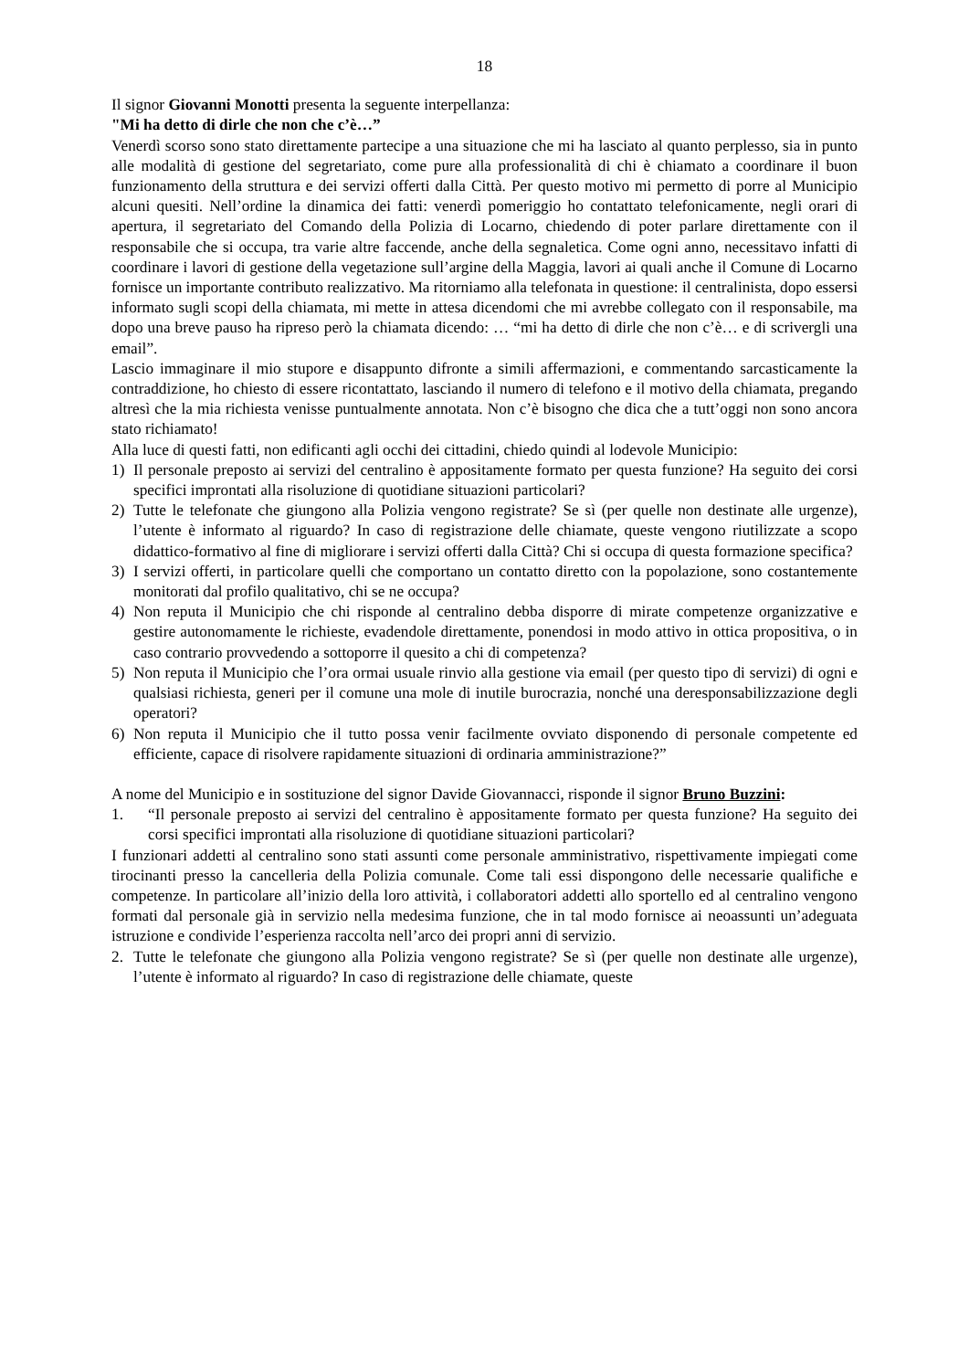18
Il signor Giovanni Monotti presenta la seguente interpellanza:
"Mi ha detto di dirle che non che c’è…”
Venerdì scorso sono stato direttamente partecipe a una situazione che mi ha lasciato al quanto perplesso, sia in punto alle modalità di gestione del segretariato, come pure alla professionalità di chi è chiamato a coordinare il buon funzionamento della struttura e dei servizi offerti dalla Città. Per questo motivo mi permetto di porre al Municipio alcuni quesiti. Nell’ordine la dinamica dei fatti: venerdì pomeriggio ho contattato telefonicamente, negli orari di apertura, il segretariato del Comando della Polizia di Locarno, chiedendo di poter parlare direttamente con il responsabile che si occupa, tra varie altre faccende, anche della segnaletica. Come ogni anno, necessitavo infatti di coordinare i lavori di gestione della vegetazione sull’argine della Maggia, lavori ai quali anche il Comune di Locarno fornisce un importante contributo realizzativo. Ma ritorniamo alla telefonata in questione: il centralinista, dopo essersi informato sugli scopi della chiamata, mi mette in attesa dicendomi che mi avrebbe collegato con il responsabile, ma dopo una breve pauso ha ripreso però la chiamata dicendo: … “mi ha detto di dirle che non c’è… e di scrivergli una email”.
Lascio immaginare il mio stupore e disappunto difronte a simili affermazioni, e commentando sarcasticamente la contraddizione, ho chiesto di essere ricontattato, lasciando il numero di telefono e il motivo della chiamata, pregando altresì che la mia richiesta venisse puntualmente annotata. Non c’è bisogno che dica che a tutt’oggi non sono ancora stato richiamato!
Alla luce di questi fatti, non edificanti agli occhi dei cittadini, chiedo quindi al lodevole Municipio:
1) Il personale preposto ai servizi del centralino è appositamente formato per questa funzione? Ha seguito dei corsi specifici improntati alla risoluzione di quotidiane situazioni particolari?
2) Tutte le telefonate che giungono alla Polizia vengono registrate? Se sì (per quelle non destinate alle urgenze), l’utente è informato al riguardo? In caso di registrazione delle chiamate, queste vengono riutilizzate a scopo didattico-formativo al fine di migliorare i servizi offerti dalla Città? Chi si occupa di questa formazione specifica?
3) I servizi offerti, in particolare quelli che comportano un contatto diretto con la popolazione, sono costantemente monitorati dal profilo qualitativo, chi se ne occupa?
4) Non reputa il Municipio che chi risponde al centralino debba disporre di mirate competenze organizzative e gestire autonomamente le richieste, evadendole direttamente, ponendosi in modo attivo in ottica propositiva, o in caso contrario provvedendo a sottoporre il quesito a chi di competenza?
5) Non reputa il Municipio che l’ora ormai usuale rinvio alla gestione via email (per questo tipo di servizi) di ogni e qualsiasi richiesta, generi per il comune una mole di inutile burocrazia, nonché una deresponsabilizzazione degli operatori?
6) Non reputa il Municipio che il tutto possa venir facilmente ovviato disponendo di personale competente ed efficiente, capace di risolvere rapidamente situazioni di ordinaria amministrazione?”
A nome del Municipio e in sostituzione del signor Davide Giovannacci, risponde il signor Bruno Buzzini:
1. “Il personale preposto ai servizi del centralino è appositamente formato per questa funzione? Ha seguito dei corsi specifici improntati alla risoluzione di quotidiane situazioni particolari?
I funzionari addetti al centralino sono stati assunti come personale amministrativo, rispettivamente impiegati come tirocinanti presso la cancelleria della Polizia comunale. Come tali essi dispongono delle necessarie qualifiche e competenze. In particolare all’inizio della loro attività, i collaboratori addetti allo sportello ed al centralino vengono formati dal personale già in servizio nella medesima funzione, che in tal modo fornisce ai neoassunti un’adeguata istruzione e condivide l’esperienza raccolta nell’arco dei propri anni di servizio.
2. Tutte le telefonate che giungono alla Polizia vengono registrate? Se sì (per quelle non destinate alle urgenze), l’utente è informato al riguardo? In caso di registrazione delle chiamate, queste